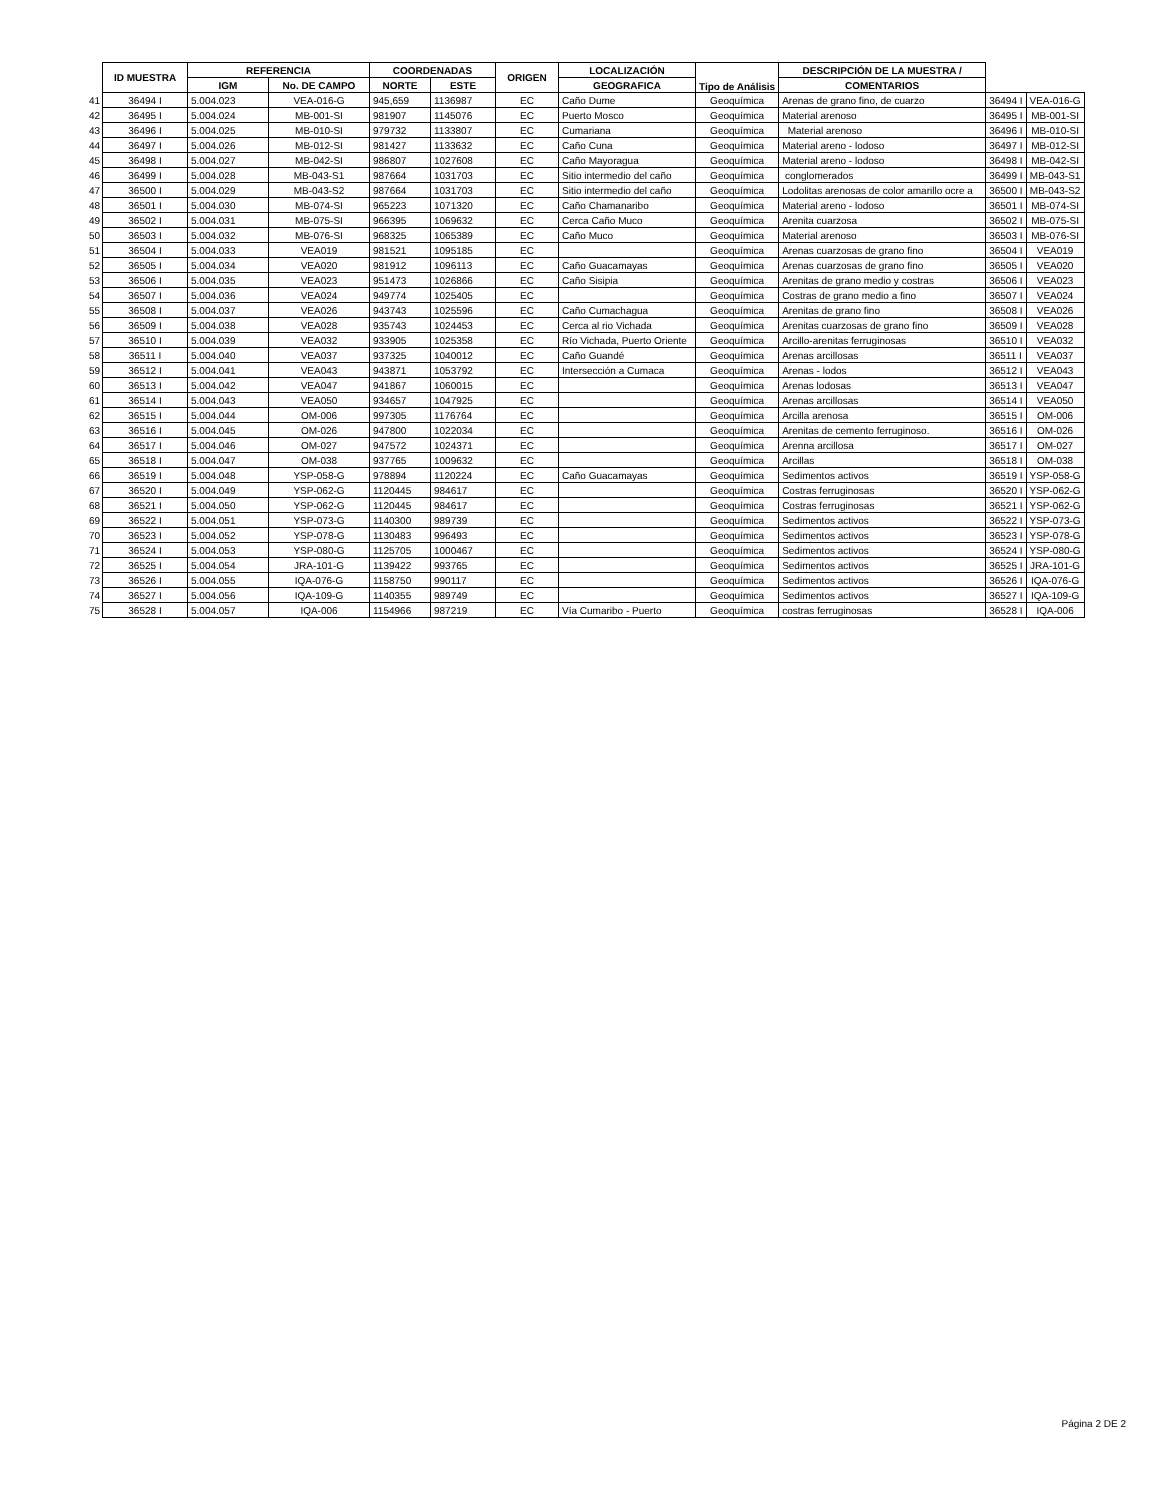| | ID MUESTRA | REFERENCIA | | COORDENADAS | | ORIGEN | LOCALIZACIÓN | Tipo de Análisis | DESCRIPCIÓN DE LA MUESTRA / | | |
| | | IGM | No. DE CAMPO | NORTE | ESTE | | GEOGRAFICA | | COMENTARIOS | | |
| 41 | 36494 I | 5.004.023 | VEA-016-G | 945,659 | 1136987 | EC | Caño Dume | Geoquímica | Arenas de grano fino, de cuarzo | 36494 I | VEA-016-G |
| 42 | 36495 I | 5.004.024 | MB-001-SI | 981907 | 1145076 | EC | Puerto Mosco | Geoquímica | Material arenoso | 36495 I | MB-001-SI |
| 43 | 36496 I | 5.004.025 | MB-010-SI | 979732 | 1133807 | EC | Cumariana | Geoquímica | Material arenoso | 36496 I | MB-010-SI |
| 44 | 36497 I | 5.004.026 | MB-012-SI | 981427 | 1133632 | EC | Caño Cuna | Geoquímica | Material areno - lodoso | 36497 I | MB-012-SI |
| 45 | 36498 I | 5.004.027 | MB-042-SI | 986807 | 1027608 | EC | Caño Mayoragua | Geoquímica | Material areno - lodoso | 36498 I | MB-042-SI |
| 46 | 36499 I | 5.004.028 | MB-043-S1 | 987664 | 1031703 | EC | Sitio intermedio del caño | Geoquímica | conglomerados | 36499 I | MB-043-S1 |
| 47 | 36500 I | 5.004.029 | MB-043-S2 | 987664 | 1031703 | EC | Sitio intermedio del caño | Geoquímica | Lodolitas arenosas de color amarillo ocre a | 36500 I | MB-043-S2 |
| 48 | 36501 I | 5.004.030 | MB-074-SI | 965223 | 1071320 | EC | Caño Chamanaribo | Geoquímica | Material areno - lodoso | 36501 I | MB-074-SI |
| 49 | 36502 I | 5.004.031 | MB-075-SI | 966395 | 1069632 | EC | Cerca Caño Muco | Geoquímica | Arenita cuarzosa | 36502 I | MB-075-SI |
| 50 | 36503 I | 5.004.032 | MB-076-SI | 968325 | 1065389 | EC | Caño Muco | Geoquímica | Material arenoso | 36503 I | MB-076-SI |
| 51 | 36504 I | 5.004.033 | VEA019 | 981521 | 1095185 | EC | | Geoquímica | Arenas cuarzosas de grano fino | 36504 I | VEA019 |
| 52 | 36505 I | 5.004.034 | VEA020 | 981912 | 1096113 | EC | Caño Guacamayas | Geoquímica | Arenas cuarzosas de grano fino | 36505 I | VEA020 |
| 53 | 36506 I | 5.004.035 | VEA023 | 951473 | 1026866 | EC | Caño Sisipia | Geoquímica | Arenitas de grano medio y costras | 36506 I | VEA023 |
| 54 | 36507 I | 5.004.036 | VEA024 | 949774 | 1025405 | EC | | Geoquímica | Costras de grano medio a fino | 36507 I | VEA024 |
| 55 | 36508 I | 5.004.037 | VEA026 | 943743 | 1025596 | EC | Caño Cumachagua | Geoquímica | Arenitas de grano fino | 36508 I | VEA026 |
| 56 | 36509 I | 5.004.038 | VEA028 | 935743 | 1024453 | EC | Cerca al rio Vichada | Geoquímica | Arenitas cuarzosas de grano fino | 36509 I | VEA028 |
| 57 | 36510 I | 5.004.039 | VEA032 | 933905 | 1025358 | EC | Río Vichada, Puerto Oriente | Geoquímica | Arcillo-arenitas ferruginosas | 36510 I | VEA032 |
| 58 | 36511 I | 5.004.040 | VEA037 | 937325 | 1040012 | EC | Caño Guandé | Geoquímica | Arenas arcillosas | 36511 I | VEA037 |
| 59 | 36512 I | 5.004.041 | VEA043 | 943871 | 1053792 | EC | Intersección a Cumaca | Geoquímica | Arenas - lodos | 36512 I | VEA043 |
| 60 | 36513 I | 5.004.042 | VEA047 | 941867 | 1060015 | EC | | Geoquímica | Arenas lodosas | 36513 I | VEA047 |
| 61 | 36514 I | 5.004.043 | VEA050 | 934657 | 1047925 | EC | | Geoquímica | Arenas arcillosas | 36514 I | VEA050 |
| 62 | 36515 I | 5.004.044 | OM-006 | 997305 | 1176764 | EC | | Geoquímica | Arcilla arenosa | 36515 I | OM-006 |
| 63 | 36516 I | 5.004.045 | OM-026 | 947800 | 1022034 | EC | | Geoquímica | Arenitas de cemento ferruginoso. | 36516 I | OM-026 |
| 64 | 36517 I | 5.004.046 | OM-027 | 947572 | 1024371 | EC | | Geoquímica | Arenna arcillosa | 36517 I | OM-027 |
| 65 | 36518 I | 5.004.047 | OM-038 | 937765 | 1009632 | EC | | Geoquímica | Arcillas | 36518 I | OM-038 |
| 66 | 36519 I | 5.004.048 | YSP-058-G | 978894 | 1120224 | EC | Caño Guacamayas | Geoquímica | Sedimentos activos | 36519 I | YSP-058-G |
| 67 | 36520 I | 5.004.049 | YSP-062-G | 1120445 | 984617 | EC | | Geoquímica | Costras ferruginosas | 36520 I | YSP-062-G |
| 68 | 36521 I | 5.004.050 | YSP-062-G | 1120445 | 984617 | EC | | Geoquímica | Costras ferruginosas | 36521 I | YSP-062-G |
| 69 | 36522 I | 5.004.051 | YSP-073-G | 1140300 | 989739 | EC | | Geoquímica | Sedimentos activos | 36522 I | YSP-073-G |
| 70 | 36523 I | 5.004.052 | YSP-078-G | 1130483 | 996493 | EC | | Geoquímica | Sedimentos activos | 36523 I | YSP-078-G |
| 71 | 36524 I | 5.004.053 | YSP-080-G | 1125705 | 1000467 | EC | | Geoquímica | Sedimentos activos | 36524 I | YSP-080-G |
| 72 | 36525 I | 5.004.054 | JRA-101-G | 1139422 | 993765 | EC | | Geoquímica | Sedimentos activos | 36525 I | JRA-101-G |
| 73 | 36526 I | 5.004.055 | IQA-076-G | 1158750 | 990117 | EC | | Geoquímica | Sedimentos activos | 36526 I | IQA-076-G |
| 74 | 36527 I | 5.004.056 | IQA-109-G | 1140355 | 989749 | EC | | Geoquímica | Sedimentos activos | 36527 I | IQA-109-G |
| 75 | 36528 I | 5.004.057 | IQA-006 | 1154966 | 987219 | EC | Vía Cumaribo - Puerto | Geoquímica | costras ferruginosas | 36528 I | IQA-006 |
Página 2 DE 2